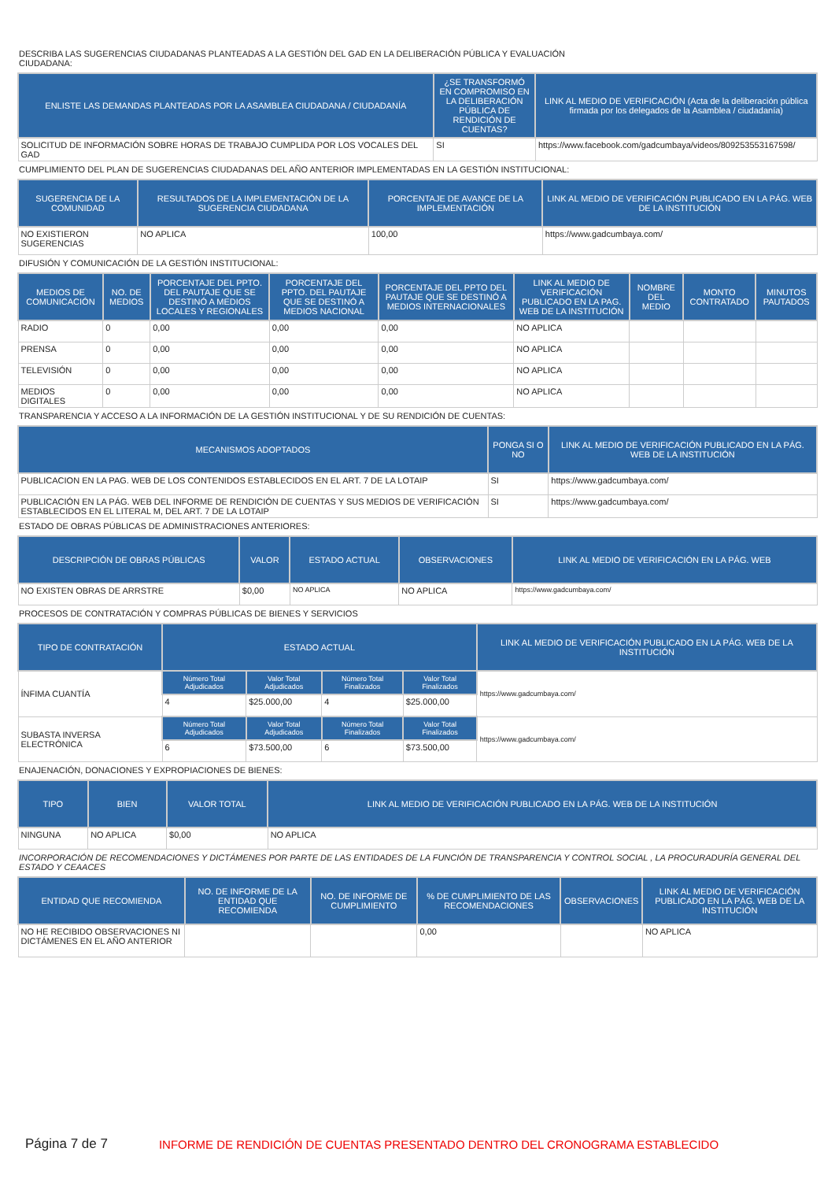DESCRIBA LAS SUGERENCIAS CIUDADANAS PLANTEADAS A LA GESTIÓN DEL GAD EN LA DELIBERACIÓN PÚBLICA Y EVALUACIÓN
CIUDADANA:
| ENLISTE LAS DEMANDAS PLANTEADAS POR LA ASAMBLEA CIUDADANA / CIUDADANÍA | ¿SE TRANSFORMÓ EN COMPROMISO EN LA DELIBERACIÓN PÚBLICA DE RENDICIÓN DE CUENTAS? | LINK AL MEDIO DE VERIFICACIÓN (Acta de la deliberación pública firmada por los delegados de la Asamblea / ciudadanía) |
| --- | --- | --- |
| SOLICITUD DE INFORMACIÓN SOBRE HORAS DE TRABAJO CUMPLIDA POR LOS VOCALES DEL GAD | SI | https://www.facebook.com/gadcumbaya/videos/809253553167598/ |
CUMPLIMIENTO DEL PLAN DE SUGERENCIAS CIUDADANAS DEL AÑO ANTERIOR IMPLEMENTADAS EN LA GESTIÓN INSTITUCIONAL:
| SUGERENCIA DE LA COMUNIDAD | RESULTADOS DE LA IMPLEMENTACIÓN DE LA SUGERENCIA CIUDADANA | PORCENTAJE DE AVANCE DE LA IMPLEMENTACIÓN | LINK AL MEDIO DE VERIFICACIÓN PUBLICADO EN LA PÁG. WEB DE LA INSTITUCIÓN |
| --- | --- | --- | --- |
| NO EXISTIERON SUGERENCIAS | NO APLICA | 100,00 | https://www.gadcumbaya.com/ |
DIFUSIÓN Y COMUNICACIÓN DE LA GESTIÓN INSTITUCIONAL:
| MEDIOS DE COMUNICACIÓN | NO. DE MEDIOS | PORCENTAJE DEL PPTO. DEL PAUTAJE QUE SE DESTINÓ A MEDIOS LOCALES Y REGIONALES | PORCENTAJE DEL PPTO. DEL PAUTAJE QUE SE DESTINÓ A MEDIOS NACIONAL | PORCENTAJE DEL PPTO DEL PAUTAJE QUE SE DESTINÓ A MEDIOS INTERNACIONALES | LINK AL MEDIO DE VERIFICACIÓN PUBLICADO EN LA PAG. WEB DE LA INSTITUCIÓN | NOMBRE DEL MEDIO | MONTO CONTRATADO | MINUTOS PAUTADOS |
| --- | --- | --- | --- | --- | --- | --- | --- | --- |
| RADIO | 0 | 0,00 | 0,00 | 0,00 | NO APLICA | | | |
| PRENSA | 0 | 0,00 | 0,00 | 0,00 | NO APLICA | | | |
| TELEVISIÓN | 0 | 0,00 | 0,00 | 0,00 | NO APLICA | | | |
| MEDIOS DIGITALES | 0 | 0,00 | 0,00 | 0,00 | NO APLICA | | | |
TRANSPARENCIA Y ACCESO A LA INFORMACIÓN DE LA GESTIÓN INSTITUCIONAL Y DE SU RENDICIÓN DE CUENTAS:
| MECANISMOS ADOPTADOS | PONGA SI O NO | LINK AL MEDIO DE VERIFICACIÓN PUBLICADO EN LA PÁG. WEB DE LA INSTITUCIÓN |
| --- | --- | --- |
| PUBLICACION EN LA PAG. WEB DE LOS CONTENIDOS ESTABLECIDOS EN EL ART. 7 DE LA LOTAIP | SI | https://www.gadcumbaya.com/ |
| PUBLICACIÓN EN LA PÁG. WEB DEL INFORME DE RENDICIÓN DE CUENTAS Y SUS MEDIOS DE VERIFICACIÓN ESTABLECIDOS EN EL LITERAL M, DEL ART. 7 DE LA LOTAIP | SI | https://www.gadcumbaya.com/ |
ESTADO DE OBRAS PÚBLICAS DE ADMINISTRACIONES ANTERIORES:
| DESCRIPCIÓN DE OBRAS PÚBLICAS | VALOR | ESTADO ACTUAL | OBSERVACIONES | LINK AL MEDIO DE VERIFICACIÓN EN LA PÁG. WEB |
| --- | --- | --- | --- | --- |
| NO EXISTEN OBRAS DE ARRSTRE | $0,00 | NO APLICA | NO APLICA | https://www.gadcumbaya.com/ |
PROCESOS DE CONTRATACIÓN Y COMPRAS PÚBLICAS DE BIENES Y SERVICIOS
| TIPO DE CONTRATACIÓN | ESTADO ACTUAL | | | | LINK AL MEDIO DE VERIFICACIÓN PUBLICADO EN LA PÁG. WEB DE LA INSTITUCIÓN |
| --- | --- | --- | --- | --- | --- |
| ÍNFIMA CUANTÍA | Número Total Adjudicados | Valor Total Adjudicados | Número Total Finalizados | Valor Total Finalizados | https://www.gadcumbaya.com/ |
| | 4 | $25.000,00 | 4 | $25.000,00 | |
| SUBASTA INVERSA ELECTRÓNICA | Número Total Adjudicados | Valor Total Adjudicados | Número Total Finalizados | Valor Total Finalizados | https://www.gadcumbaya.com/ |
| | 6 | $73.500,00 | 6 | $73.500,00 | |
ENAJENACIÓN, DONACIONES Y EXPROPIACIONES DE BIENES:
| TIPO | BIEN | VALOR TOTAL | LINK AL MEDIO DE VERIFICACIÓN PUBLICADO EN LA PÁG. WEB DE LA INSTITUCIÓN |
| --- | --- | --- | --- |
| NINGUNA | NO APLICA | $0,00 | NO APLICA |
INCORPORACIÓN DE RECOMENDACIONES Y DICTÁMENES POR PARTE DE LAS ENTIDADES DE LA FUNCIÓN DE TRANSPARENCIA Y CONTROL SOCIAL , LA PROCURADURÍA GENERAL DEL ESTADO Y CEAACES
| ENTIDAD QUE RECOMIENDA | NO. DE INFORME DE LA ENTIDAD QUE RECOMIENDA | NO. DE INFORME DE CUMPLIMIENTO | % DE CUMPLIMIENTO DE LAS RECOMENDACIONES | OBSERVACIONES | LINK AL MEDIO DE VERIFICACIÓN PUBLICADO EN LA PÁG. WEB DE LA INSTITUCIÓN |
| --- | --- | --- | --- | --- | --- |
| NO HE RECIBIDO OBSERVACIONES NI DICTÁMENES EN EL AÑO ANTERIOR | | | 0,00 | | NO APLICA |
Página 7 de 7 INFORME DE RENDICIÓN DE CUENTAS PRESENTADO DENTRO DEL CRONOGRAMA ESTABLECIDO